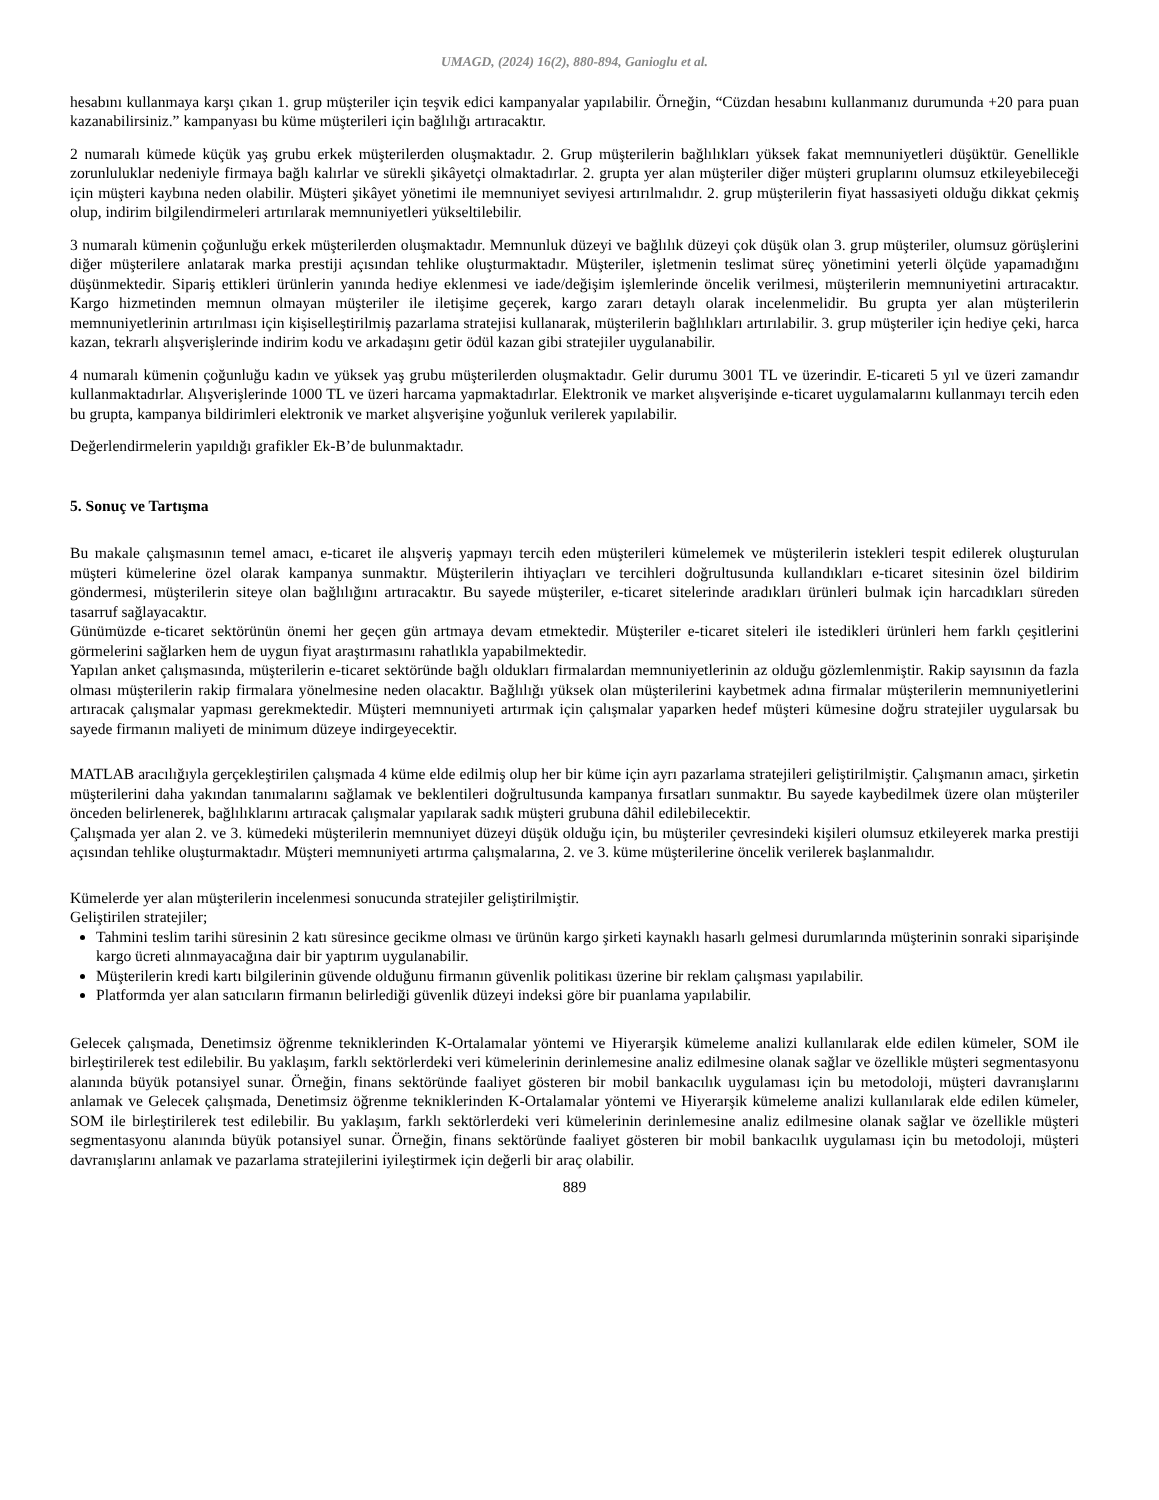UMAGD, (2024) 16(2), 880-894, Ganioglu et al.
hesabını kullanmaya karşı çıkan 1. grup müşteriler için teşvik edici kampanyalar yapılabilir. Örneğin, “Cüzdan hesabını kullanmanız durumunda +20 para puan kazanabilirsiniz.” kampanyası bu küme müşterileri için bağlılığı artıracaktır.
2 numaralı kümede küçük yaş grubu erkek müşterilerden oluşmaktadır. 2. Grup müşterilerin bağlılıkları yüksek fakat memnuniyetleri düşüktür. Genellikle zorunluluklar nedeniyle firmaya bağlı kalırlar ve sürekli şikâyetçi olmaktadırlar. 2. grupta yer alan müşteriler diğer müşteri gruplarını olumsuz etkileyebileceği için müşteri kaybına neden olabilir. Müşteri şikâyet yönetimi ile memnuniyet seviyesi artırılmalıdır. 2. grup müşterilerin fiyat hassasiyeti olduğu dikkat çekmiş olup, indirim bilgilendirmeleri artırılarak memnuniyetleri yükseltilebilir.
3 numaralı kümenin çoğunluğu erkek müşterilerden oluşmaktadır. Memnunluk düzeyi ve bağlılık düzeyi çok düşük olan 3. grup müşteriler, olumsuz görüşlerini diğer müşterilere anlatarak marka prestiji açısından tehlike oluşturmaktadır. Müşteriler, işletmenin teslimat süreç yönetimini yeterli ölçüde yapamadığını düşünmektedir. Sipariş ettikleri ürünlerin yanında hediye eklenmesi ve iade/değişim işlemlerinde öncelik verilmesi, müşterilerin memnuniyetini artıracaktır. Kargo hizmetinden memnun olmayan müşteriler ile iletişime geçerek, kargo zararı detaylı olarak incelenmelidir. Bu grupta yer alan müşterilerin memnuniyetlerinin artırılması için kişiselleştirilmiş pazarlama stratejisi kullanarak, müşterilerin bağlılıkları artırılabilir. 3. grup müşteriler için hediye çeki, harca kazan, tekrarlı alışverişlerinde indirim kodu ve arkadaşını getir ödül kazan gibi stratejiler uygulanabilir.
4 numaralı kümenin çoğunluğu kadın ve yüksek yaş grubu müşterilerden oluşmaktadır. Gelir durumu 3001 TL ve üzerindir. E-ticareti 5 yıl ve üzeri zamandır kullanmaktadırlar. Alışverişlerinde 1000 TL ve üzeri harcama yapmaktadırlar. Elektronik ve market alışverişinde e-ticaret uygulamalarını kullanmayı tercih eden bu grupta, kampanya bildirimleri elektronik ve market alışverişine yoğunluk verilerek yapılabilir.
Değerlendirmelerin yapıldığı grafikler Ek-B’de bulunmaktadır.
5. Sonuç ve Tartışma
Bu makale çalışmasının temel amacı, e-ticaret ile alışveriş yapmayı tercih eden müşterileri kümelemek ve müşterilerin istekleri tespit edilerek oluşturulan müşteri kümelerine özel olarak kampanya sunmaktır. Müşterilerin ihtiyaçları ve tercihleri doğrultusunda kullandıkları e-ticaret sitesinin özel bildirim göndermesi, müşterilerin siteye olan bağlılığını artıracaktır. Bu sayede müşteriler, e-ticaret sitelerinde aradıkları ürünleri bulmak için harcadıkları süreden tasarruf sağlayacaktır.
Günümüzde e-ticaret sektörünün önemi her geçen gün artmaya devam etmektedir. Müşteriler e-ticaret siteleri ile istedikleri ürünleri hem farklı çeşitlerini görmelerini sağlarken hem de uygun fiyat araştırmasını rahatlıkla yapabilmektedir.
Yapılan anket çalışmasında, müşterilerin e-ticaret sektöründe bağlı oldukları firmalardan memnuniyetlerinin az olduğu gözlemlenmiştir. Rakip sayısının da fazla olması müşterilerin rakip firmalara yönelmesine neden olacaktır. Bağlılığı yüksek olan müşterilerini kaybetmek adına firmalar müşterilerin memnuniyetlerini artıracak çalışmalar yapması gerekmektedir. Müşteri memnuniyeti artırmak için çalışmalar yaparken hedef müşteri kümesine doğru stratejiler uygularsak bu sayede firmanın maliyeti de minimum düzeye indirgeyecektir.
MATLAB aracılığıyla gerçekleştirilen çalışmada 4 küme elde edilmiş olup her bir küme için ayrı pazarlama stratejileri geliştirilmiştir. Çalışmanın amacı, şirketin müşterilerini daha yakından tanımalarını sağlamak ve beklentileri doğrultusunda kampanya fırsatları sunmaktır. Bu sayede kaybedilmek üzere olan müşteriler önceden belirlenerek, bağlılıklarını artıracak çalışmalar yapılarak sadık müşteri grubuna dâhil edilebilecektir.
Çalışmada yer alan 2. ve 3. kümedeki müşterilerin memnuniyet düzeyi düşük olduğu için, bu müşteriler çevresindeki kişileri olumsuz etkileyerek marka prestiji açısından tehlike oluşturmaktadır. Müşteri memnuniyeti artırma çalışmalarına, 2. ve 3. küme müşterilerine öncelik verilerek başlanmalıdır.
Kümelerde yer alan müşterilerin incelenmesi sonucunda stratejiler geliştirilmiştir.
Geliştirilen stratejiler;
Tahmini teslim tarihi süresinin 2 katı süresince gecikme olması ve ürünün kargo şirketi kaynaklı hasarlı gelmesi durumlarında müşterinin sonraki siparişinde kargo ücreti alınmayacağına dair bir yaptırım uygulanabilir.
Müşterilerin kredi kartı bilgilerinin güvende olduğunu firmanın güvenlik politikası üzerine bir reklam çalışması yapılabilir.
Platformda yer alan satıcıların firmanın belirlediği güvenlik düzeyi indeksi göre bir puanlama yapılabilir.
Gelecek çalışmada, Denetimsiz öğrenme tekniklerinden K-Ortalamalar yöntemi ve Hiyerarşik kümeleme analizi kullanılarak elde edilen kümeler, SOM ile birleştirilerek test edilebilir. Bu yaklaşım, farklı sektörlerdeki veri kümelerinin derinlemesine analiz edilmesine olanak sağlar ve özellikle müşteri segmentasyonu alanında büyük potansiyel sunar. Örneğin, finans sektöründe faaliyet gösteren bir mobil bankacılık uygulaması için bu metodoloji, müşteri davranışlarını anlamak ve Gelecek çalışmada, Denetimsiz öğrenme tekniklerinden K-Ortalamalar yöntemi ve Hiyerarşik kümeleme analizi kullanılarak elde edilen kümeler, SOM ile birleştirilerek test edilebilir. Bu yaklaşım, farklı sektörlerdeki veri kümelerinin derinlemesine analiz edilmesine olanak sağlar ve özellikle müşteri segmentasyonu alanında büyük potansiyel sunar. Örneğin, finans sektöründe faaliyet gösteren bir mobil bankacılık uygulaması için bu metodoloji, müşteri davranışlarını anlamak ve pazarlama stratejilerini iyileştirmek için değerli bir araç olabilir.
889